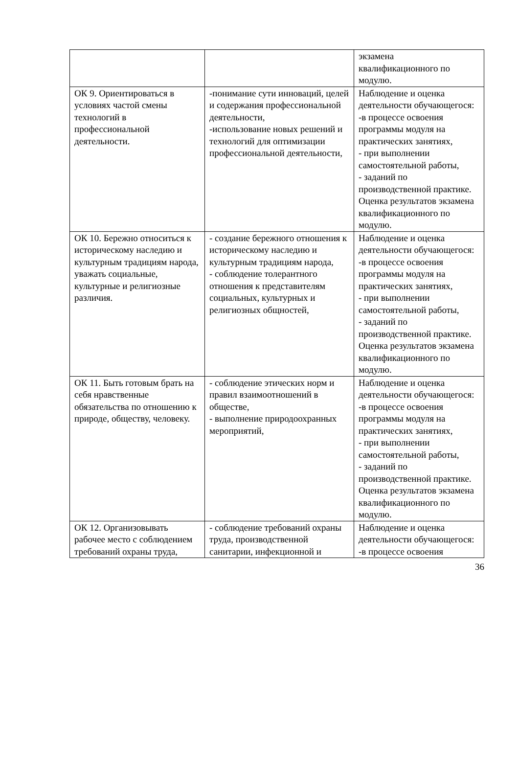| | | экзамена квалификационного по модулю. |
| ОК 9. Ориентироваться в условиях частой смены технологий в профессиональной деятельности. | -понимание сути инноваций, целей и содержания профессиональной деятельности, -использование новых решений и технологий для оптимизации профессиональной деятельности, | Наблюдение и оценка деятельности обучающегося: -в процессе освоения программы модуля на практических занятиях, - при выполнении самостоятельной работы, - заданий по производственной практике. Оценка результатов экзамена квалификационного по модулю. |
| ОК 10. Бережно относиться к историческому наследию и культурным традициям народа, уважать социальные, культурные и религиозные различия. | - создание бережного отношения к историческому наследию и культурным традициям народа, - соблюдение толерантного отношения к представителям социальных, культурных и религиозных общностей, | Наблюдение и оценка деятельности обучающегося: -в процессе освоения программы модуля на практических занятиях, - при выполнении самостоятельной работы, - заданий по производственной практике. Оценка результатов экзамена квалификационного по модулю. |
| ОК 11. Быть готовым брать на себя нравственные обязательства по отношению к природе, обществу, человеку. | - соблюдение этических норм и правил взаимоотношений в обществе, - выполнение природоохранных мероприятий, | Наблюдение и оценка деятельности обучающегося: -в процессе освоения программы модуля на практических занятиях, - при выполнении самостоятельной работы, - заданий по производственной практике. Оценка результатов экзамена квалификационного по модулю. |
| ОК 12. Организовывать рабочее место с соблюдением требований охраны труда, | - соблюдение требований охраны труда, производственной санитарии, инфекционной и | Наблюдение и оценка деятельности обучающегося: -в процессе освоения |
36